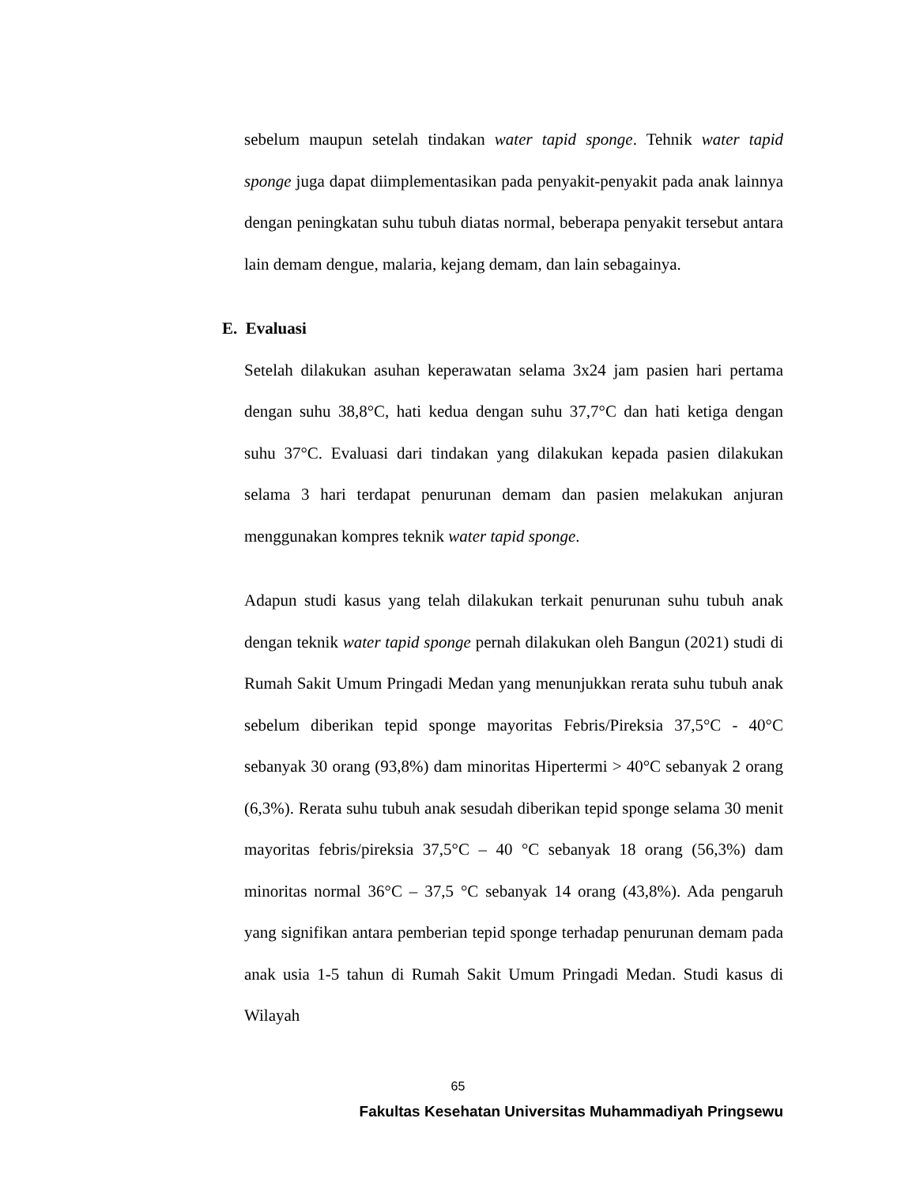sebelum maupun setelah tindakan water tapid sponge. Tehnik water tapid sponge juga dapat diimplementasikan pada penyakit-penyakit pada anak lainnya dengan peningkatan suhu tubuh diatas normal, beberapa penyakit tersebut antara lain demam dengue, malaria, kejang demam, dan lain sebagainya.
E. Evaluasi
Setelah dilakukan asuhan keperawatan selama 3x24 jam pasien hari pertama dengan suhu 38,8°C, hati kedua dengan suhu 37,7°C dan hati ketiga dengan suhu 37°C. Evaluasi dari tindakan yang dilakukan kepada pasien dilakukan selama 3 hari terdapat penurunan demam dan pasien melakukan anjuran menggunakan kompres teknik water tapid sponge.
Adapun studi kasus yang telah dilakukan terkait penurunan suhu tubuh anak dengan teknik water tapid sponge pernah dilakukan oleh Bangun (2021) studi di Rumah Sakit Umum Pringadi Medan yang menunjukkan rerata suhu tubuh anak sebelum diberikan tepid sponge mayoritas Febris/Pireksia 37,5°C - 40°C sebanyak 30 orang (93,8%) dam minoritas Hipertermi > 40°C sebanyak 2 orang (6,3%). Rerata suhu tubuh anak sesudah diberikan tepid sponge selama 30 menit mayoritas febris/pireksia 37,5°C – 40 °C sebanyak 18 orang (56,3%) dam minoritas normal 36°C – 37,5 °C sebanyak 14 orang (43,8%). Ada pengaruh yang signifikan antara pemberian tepid sponge terhadap penurunan demam pada anak usia 1-5 tahun di Rumah Sakit Umum Pringadi Medan. Studi kasus di Wilayah
65
Fakultas Kesehatan Universitas Muhammadiyah Pringsewu